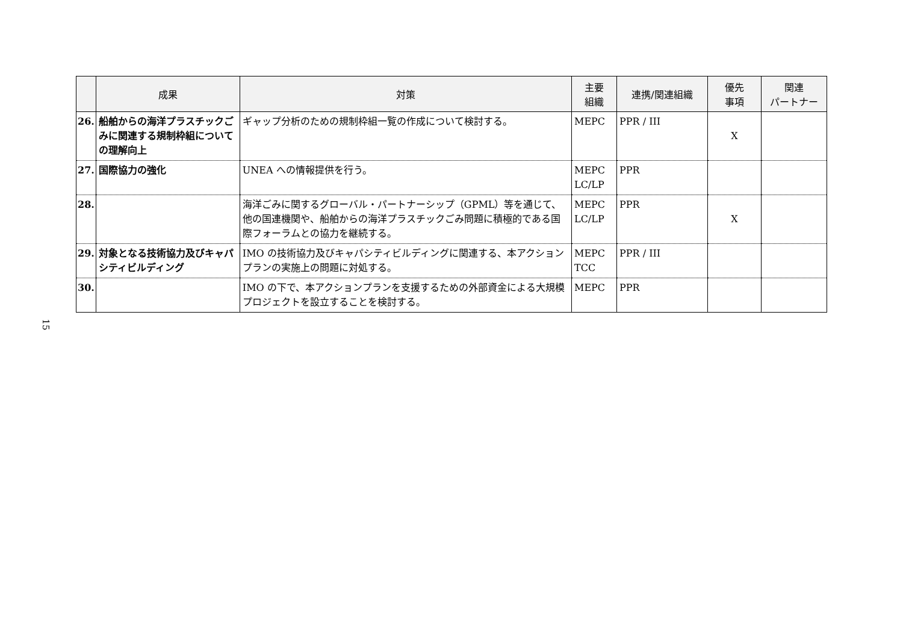15
| | 成果 | 対策 | 主要 組織 | 連携/関連組織 | 優先 事項 | 関連 パートナー |
| --- | --- | --- | --- | --- | --- | --- |
| 26. | 船舶からの海洋プラスチックごみに関連する規制枠組についての理解向上 | ギャップ分析のための規制枠組一覧の作成について検討する。 | MEPC | PPR / III | X | |
| 27. | 国際協力の強化 | UNEA への情報提供を行う。 | MEPC LC/LP | PPR | | |
| 28. | | 海洋ごみに関するグローバル・パートナーシップ（GPML）等を通じて、他の国連機関や、船舶からの海洋プラスチックごみ問題に積極的である国際フォーラムとの協力を継続する。 | MEPC LC/LP | PPR | X | |
| 29. | 対象となる技術協力及びキャパシティビルディング | IMO の技術協力及びキャパシティビルディングに関連する、本アクションプランの実施上の問題に対処する。 | MEPC TCC | PPR / III | | |
| 30. | | IMO の下で、本アクションプランを支援するための外部資金による大規模プロジェクトを設立することを検討する。 | MEPC | PPR | | |